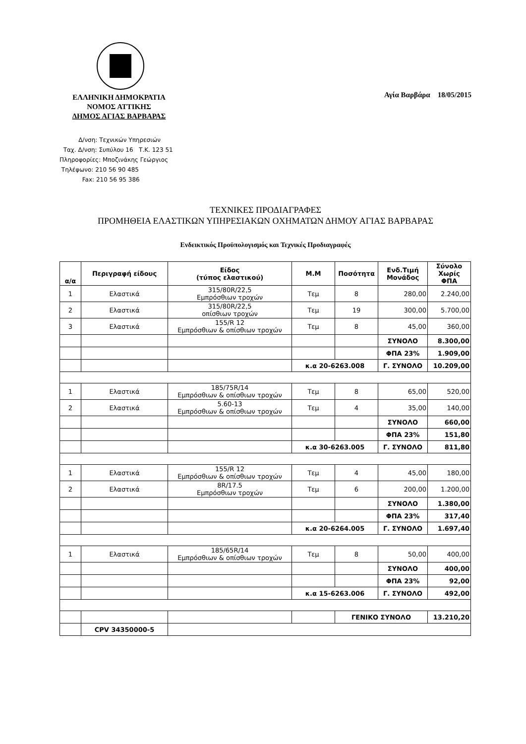ΕΛΛΗΝΙΚΗ ΔΗΜΟΚΡΑΤΙΑ
ΝΟΜΟΣ ΑΤΤΙΚΗΣ
ΔΗΜΟΣ ΑΓΙΑΣ ΒΑΡΒΑΡΑΣ
Αγία Βαρβάρα 18/05/2015
Δ/νση: Τεχνικών Υπηρεσιών
Ταχ. Δ/νση: Συπύλου 16 Τ.Κ. 123 51
Πληροφορίες: Μποζινάκης Γεώργιος
Τηλέφωνο: 210 56 90 485
Fax: 210 56 95 386
ΤΕΧΝΙΚΕΣ ΠΡΟΔΙΑΓΡΑΦΕΣ
ΠΡΟΜΗΘΕΙΑ ΕΛΑΣΤΙΚΩΝ ΥΠΗΡΕΣΙΑΚΩΝ ΟΧΗΜΑΤΩΝ ΔΗΜΟΥ ΑΓΙΑΣ ΒΑΡΒΑΡΑΣ
Ενδεικτικός Προϋπολογισμός και Τεχνικές Προδιαγραφές
| α/α | Περιγραφή είδους | Είδος (τύπος ελαστικού) | Μ.Μ | Ποσότητα | Ενδ.Τιμή Μονάδος | Σύνολο Χωρίς ΦΠΑ |
| --- | --- | --- | --- | --- | --- | --- |
| 1 | Ελαστικά | 315/80R/22,5 Εμπρόσθιων τροχών | Τεμ | 8 | 280,00 | 2.240,00 |
| 2 | Ελαστικά | 315/80R/22,5 οπίσθιων τροχών | Τεμ | 19 | 300,00 | 5.700,00 |
| 3 | Ελαστικά | 155/R 12 Εμπρόσθιων & οπίσθιων τροχών | Τεμ | 8 | 45,00 | 360,00 |
| | | | | | ΣΥΝΟΛΟ | 8.300,00 |
| | | | | | ΦΠΑ 23% | 1.909,00 |
| | | | κ.α 20-6263.008 | | Γ. ΣΥΝΟΛΟ | 10.209,00 |
| 1 | Ελαστικά | 185/75R/14 Εμπρόσθιων & οπίσθιων τροχών | Τεμ | 8 | 65,00 | 520,00 |
| 2 | Ελαστικά | 5.60-13 Εμπρόσθιων & οπίσθιων τροχών | Τεμ | 4 | 35,00 | 140,00 |
| | | | | | ΣΥΝΟΛΟ | 660,00 |
| | | | | | ΦΠΑ 23% | 151,80 |
| | | | κ.α 30-6263.005 | | Γ. ΣΥΝΟΛΟ | 811,80 |
| 1 | Ελαστικά | 155/R 12 Εμπρόσθιων & οπίσθιων τροχών | Τεμ | 4 | 45,00 | 180,00 |
| 2 | Ελαστικά | 8R/17.5 Εμπρόσθιων τροχών | Τεμ | 6 | 200,00 | 1.200,00 |
| | | | | | ΣΥΝΟΛΟ | 1.380,00 |
| | | | | | ΦΠΑ 23% | 317,40 |
| | | | κ.α 20-6264.005 | | Γ. ΣΥΝΟΛΟ | 1.697,40 |
| 1 | Ελαστικά | 185/65R/14 Εμπρόσθιων & οπίσθιων τροχών | Τεμ | 8 | 50,00 | 400,00 |
| | | | | | ΣΥΝΟΛΟ | 400,00 |
| | | | | | ΦΠΑ 23% | 92,00 |
| | | | κ.α 15-6263.006 | | Γ. ΣΥΝΟΛΟ | 492,00 |
| | | | | ΓΕΝΙΚΟ ΣΥΝΟΛΟ | | 13.210,20 |
| | CPV 34350000-5 | | | | | |